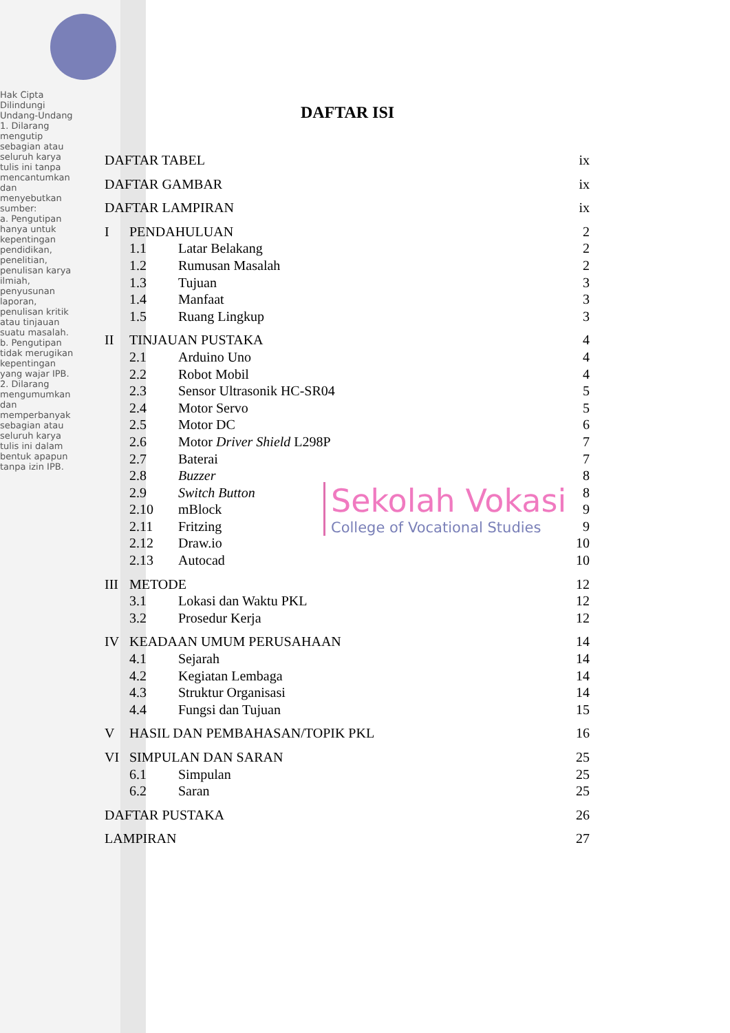Hak Cipta Dilindungi Undang-Undang
1. Dilarang mengutip sebagian atau seluruh karya tulis ini tanpa mencantumkan dan menyebutkan sumber:
a. Pengutipan hanya untuk kepentingan pendidikan, penelitian, penulisan karya ilmiah, penyusunan laporan, penulisan kritik atau tinjauan suatu masalah.
b. Pengutipan tidak merugikan kepentingan yang wajar IPB.
2. Dilarang mengumumkan dan memperbanyak sebagian atau seluruh karya tulis ini dalam bentuk apapun tanpa izin IPB.
DAFTAR ISI
DAFTAR TABEL ix
DAFTAR GAMBAR ix
DAFTAR LAMPIRAN ix
I PENDAHULUAN 2
1.1 Latar Belakang 2
1.2 Rumusan Masalah 2
1.3 Tujuan 3
1.4 Manfaat 3
1.5 Ruang Lingkup 3
II TINJAUAN PUSTAKA 4
2.1 Arduino Uno 4
2.2 Robot Mobil 4
2.3 Sensor Ultrasonik HC-SR04 5
2.4 Motor Servo 5
2.5 Motor DC 6
2.6 Motor Driver Shield L298P 7
2.7 Baterai 7
2.8 Buzzer 8
2.9 Switch Button 8
2.10 mBlock 9
2.11 Fritzing 9
2.12 Draw.io 10
2.13 Autocad 10
III METODE 12
3.1 Lokasi dan Waktu PKL 12
3.2 Prosedur Kerja 12
IV KEADAAN UMUM PERUSAHAAN 14
4.1 Sejarah 14
4.2 Kegiatan Lembaga 14
4.3 Struktur Organisasi 14
4.4 Fungsi dan Tujuan 15
V HASIL DAN PEMBAHASAN/TOPIK PKL 16
VI SIMPULAN DAN SARAN 25
6.1 Simpulan 25
6.2 Saran 25
DAFTAR PUSTAKA 26
LAMPIRAN 27
Sekolah Vokasi
College of Vocational Studies